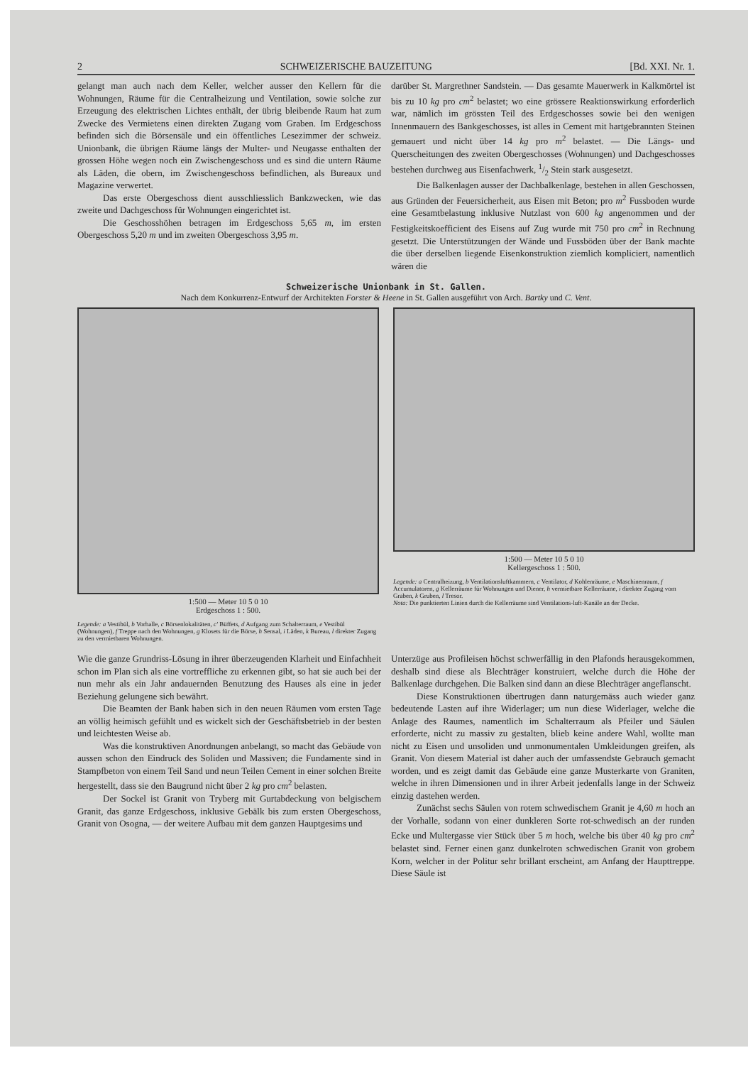2 SCHWEIZERISCHE BAUZEITUNG [Bd. XXI. Nr. 1.
gelangt man auch nach dem Keller, welcher ausser den Kellern für die Wohnungen, Räume für die Centralheizung und Ventilation, sowie solche zur Erzeugung des elektrischen Lichtes enthält, der übrig bleibende Raum hat zum Zwecke des Vermietens einen direkten Zugang vom Graben. Im Erdgeschoss befinden sich die Börsensäle und ein öffentliches Lesezimmer der schweiz. Unionbank, die übrigen Räume längs der Multer- und Neugasse enthalten der grossen Höhe wegen noch ein Zwischengeschoss und es sind die untern Räume als Läden, die obern, im Zwischengeschoss befindlichen, als Bureaux und Magazine verwertet.
Das erste Obergeschoss dient ausschliesslich Bankzwecken, wie das zweite und Dachgeschoss für Wohnungen eingerichtet ist.
Die Geschosshöhen betragen im Erdgeschoss 5,65 m, im ersten Obergeschoss 5,20 m und im zweiten Obergeschoss 3,95 m.
darüber St. Margrethner Sandstein. — Das gesamte Mauerwerk in Kalkmörtel ist bis zu 10 kg pro cm<sup>2</sup> belastet; wo eine grössere Reaktionswirkung erforderlich war, nämlich im grössten Teil des Erdgeschosses sowie bei den wenigen Innenmauern des Bankgeschosses, ist alles in Cement mit hartgebrannten Steinen gemauert und nicht über 14 kg pro m<sup>2</sup> belastet. — Die Längs- und Querscheitungen des zweiten Obergeschosses (Wohnungen) und Dachgeschosses bestehen durchweg aus Eisenfachwerk, 1/2 Stein stark ausgesetzt.
Die Balkenlagen ausser der Dachbalkenlage, bestehen in allen Geschossen, aus Gründen der Feuersicherheit, aus Eisen mit Beton; pro m<sup>2</sup> Fussboden wurde eine Gesamtbelastung inklusive Nutzlast von 600 kg angenommen und der Festigkeitskoefficient des Eisens auf Zug wurde mit 750 pro cm<sup>2</sup> in Rechnung gesetzt. Die Unterstützungen der Wände und Fussböden über der Bank machte die über derselben liegende Eisenkonstruktion ziemlich kompliciert, namentlich wären die
Schweizerische Unionbank in St. Gallen.
Nach dem Konkurrenz-Entwurf der Architekten Forster & Heene in St. Gallen ausgeführt von Arch. Bartky und C. Vent.
1:500 — Meter 10 5 0 10
Erdgeschoss 1 : 500.
Legende: a Vestibül, b Vorhalle, c Börsenlokalitäten, c' Büffets, d Aufgang zum Schalterraum, e Vestibül (Wohnungen), f Treppe nach den Wohnungen, g Klosets für die Börse, h Sensal, i Läden, k Bureau, l direkter Zugang zu den vermietbaren Wohnungen.
1:500 — Meter 10 5 0 10
Kellergeschoss 1 : 500.
Legende: a Centralheizung, b Ventilationsluftkammern, c Ventilator, d Kohlenräume, e Maschinenraum, f Accumulatoren, g Kellerräume für Wohnungen und Diener, h vermietbare Kellerräume, i direkter Zugang vom Graben, k Gruben, l Tresor.
Nota: Die punktierten Linien durch die Kellerräume sind Ventilations-luft-Kanäle an der Decke.
Wie die ganze Grundriss-Lösung in ihrer überzeugenden Klarheit und Einfachheit schon im Plan sich als eine vortreffliche zu erkennen gibt, so hat sie auch bei der nun mehr als ein Jahr andauernden Benutzung des Hauses als eine in jeder Beziehung gelungene sich bewährt.
Die Beamten der Bank haben sich in den neuen Räumen vom ersten Tage an völlig heimisch gefühlt und es wickelt sich der Geschäftsbetrieb in der besten und leichtesten Weise ab.
Was die konstruktiven Anordnungen anbelangt, so macht das Gebäude von aussen schon den Eindruck des Soliden und Massiven; die Fundamente sind in Stampfbeton von einem Teil Sand und neun Teilen Cement in einer solchen Breite hergestellt, dass sie den Baugrund nicht über 2 kg pro cm<sup>2</sup> belasten.
Der Sockel ist Granit von Tryberg mit Gurtabdeckung von belgischem Granit, das ganze Erdgeschoss, inklusive Gebälk bis zum ersten Obergeschoss, Granit von Osogna, — der weitere Aufbau mit dem ganzen Hauptgesims und
Unterzüge aus Profileisen höchst schwerfällig in den Plafonds herausgekommen, deshalb sind diese als Blechträger konstruiert, welche durch die Höhe der Balkenlage durchgehen. Die Balken sind dann an diese Blechträger angeflanscht.
Diese Konstruktionen übertrugen dann naturgemäss auch wieder ganz bedeutende Lasten auf ihre Widerlager; um nun diese Widerlager, welche die Anlage des Raumes, namentlich im Schalterraum als Pfeiler und Säulen erforderte, nicht zu massiv zu gestalten, blieb keine andere Wahl, wollte man nicht zu Eisen und unsoliden und unmonumentalen Umkleidungen greifen, als Granit. Von diesem Material ist daher auch der umfassendste Gebrauch gemacht worden, und es zeigt damit das Gebäude eine ganze Musterkarte von Graniten, welche in ihren Dimensionen und in ihrer Arbeit jedenfalls lange in der Schweiz einzig dastehen werden.
Zunächst sechs Säulen von rotem schwedischem Granit je 4,60 m hoch an der Vorhalle, sodann von einer dunkleren Sorte rot-schwedisch an der runden Ecke und Multergasse vier Stück über 5 m hoch, welche bis über 40 kg pro cm<sup>2</sup> belastet sind. Ferner einen ganz dunkelroten schwedischen Granit von grobem Korn, welcher in der Politur sehr brillant erscheint, am Anfang der Haupttreppe. Diese Säule ist